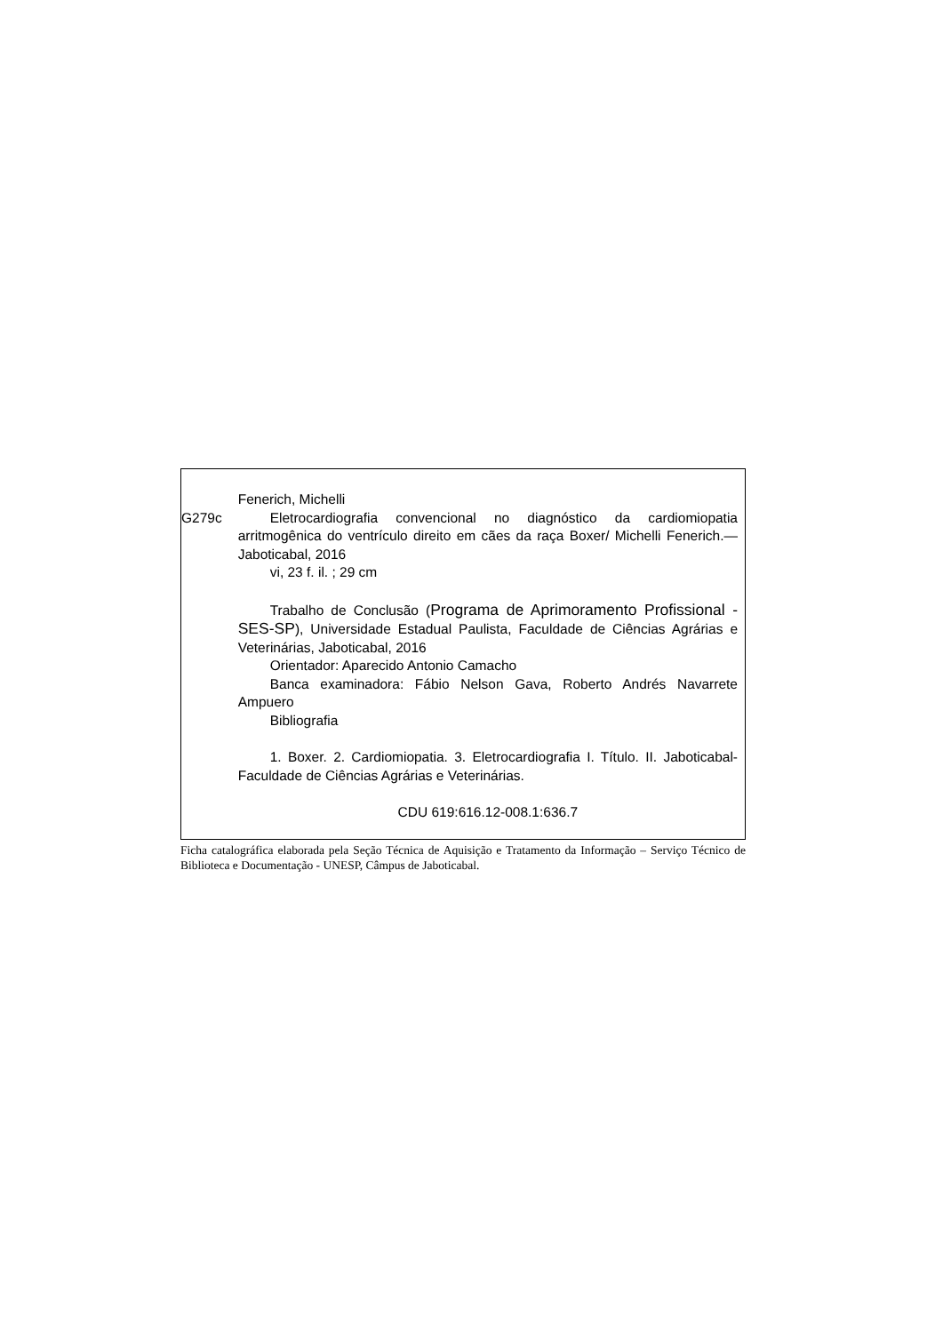Fenerich, Michelli
G279c Eletrocardiografia convencional no diagnóstico da cardiomiopatia arritmogênica do ventrículo direito em cães da raça Boxer/ Michelli Fenerich.—Jaboticabal, 2016
vi, 23 f. il. ; 29 cm
Trabalho de Conclusão (Programa de Aprimoramento Profissional - SES-SP), Universidade Estadual Paulista, Faculdade de Ciências Agrárias e Veterinárias, Jaboticabal, 2016
Orientador: Aparecido Antonio Camacho
Banca examinadora: Fábio Nelson Gava, Roberto Andrés Navarrete Ampuero
Bibliografia
1. Boxer. 2. Cardiomiopatia. 3. Eletrocardiografia I. Título. II. Jaboticabal-Faculdade de Ciências Agrárias e Veterinárias.
CDU 619:616.12-008.1:636.7
Ficha catalográfica elaborada pela Seção Técnica de Aquisição e Tratamento da Informação – Serviço Técnico de Biblioteca e Documentação - UNESP, Câmpus de Jaboticabal.